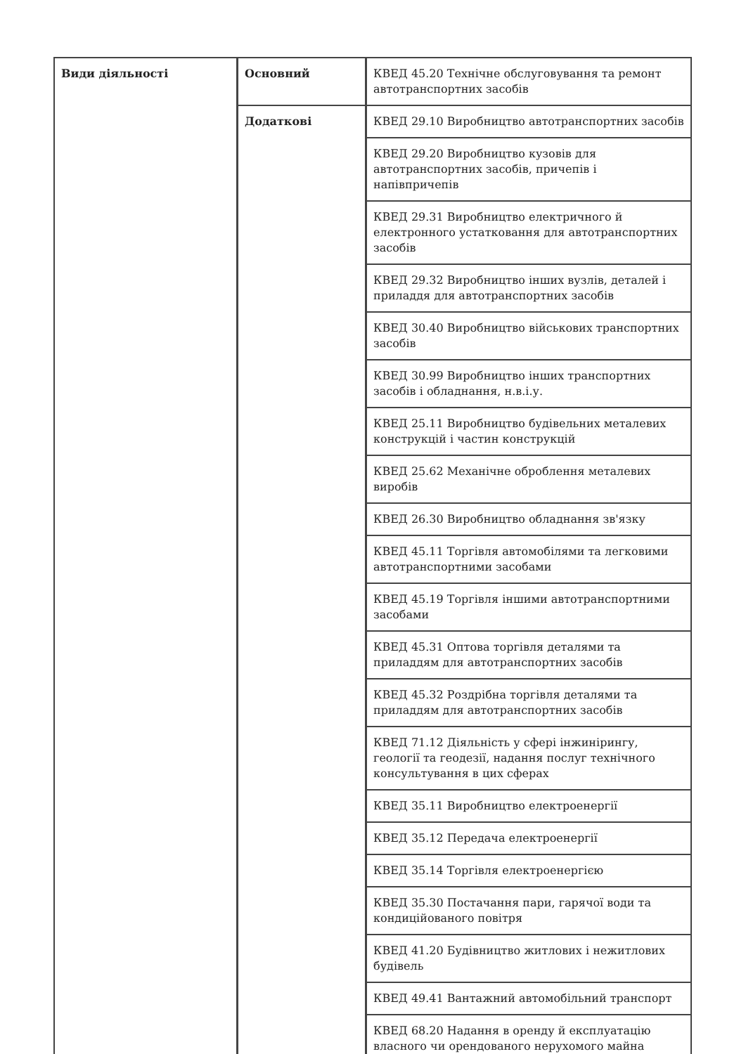| Види діяльності | Основний | КВЕД 45.20 Технічне обслуговування та ремонт автотранспортних засобів |
| | Додаткові | КВЕД 29.10 Виробництво автотранспортних засобів |
| | | КВЕД 29.20 Виробництво кузовів для автотранспортних засобів, причепів і напівпричепів |
| | | КВЕД 29.31 Виробництво електричного й електронного устатковання для автотранспортних засобів |
| | | КВЕД 29.32 Виробництво інших вузлів, деталей і приладдя для автотранспортних засобів |
| | | КВЕД 30.40 Виробництво військових транспортних засобів |
| | | КВЕД 30.99 Виробництво інших транспортних засобів і обладнання, н.в.і.у. |
| | | КВЕД 25.11 Виробництво будівельних металевих конструкцій і частин конструкцій |
| | | КВЕД 25.62 Механічне оброблення металевих виробів |
| | | КВЕД 26.30 Виробництво обладнання зв'язку |
| | | КВЕД 45.11 Торгівля автомобілями та легковими автотранспортними засобами |
| | | КВЕД 45.19 Торгівля іншими автотранспортними засобами |
| | | КВЕД 45.31 Оптова торгівля деталями та приладдям для автотранспортних засобів |
| | | КВЕД 45.32 Роздрібна торгівля деталями та приладдям для автотранспортних засобів |
| | | КВЕД 71.12 Діяльність у сфері інжинірингу, геології та геодезії, надання послуг технічного консультування в цих сферах |
| | | КВЕД 35.11 Виробництво електроенергії |
| | | КВЕД 35.12 Передача електроенергії |
| | | КВЕД 35.14 Торгівля електроенергією |
| | | КВЕД 35.30 Постачання пари, гарячої води та кондиційованого повітря |
| | | КВЕД 41.20 Будівництво житлових і нежитлових будівель |
| | | КВЕД 49.41 Вантажний автомобільний транспорт |
| | | КВЕД 68.20 Надання в оренду й експлуатацію власного чи орендованого нерухомого майна |